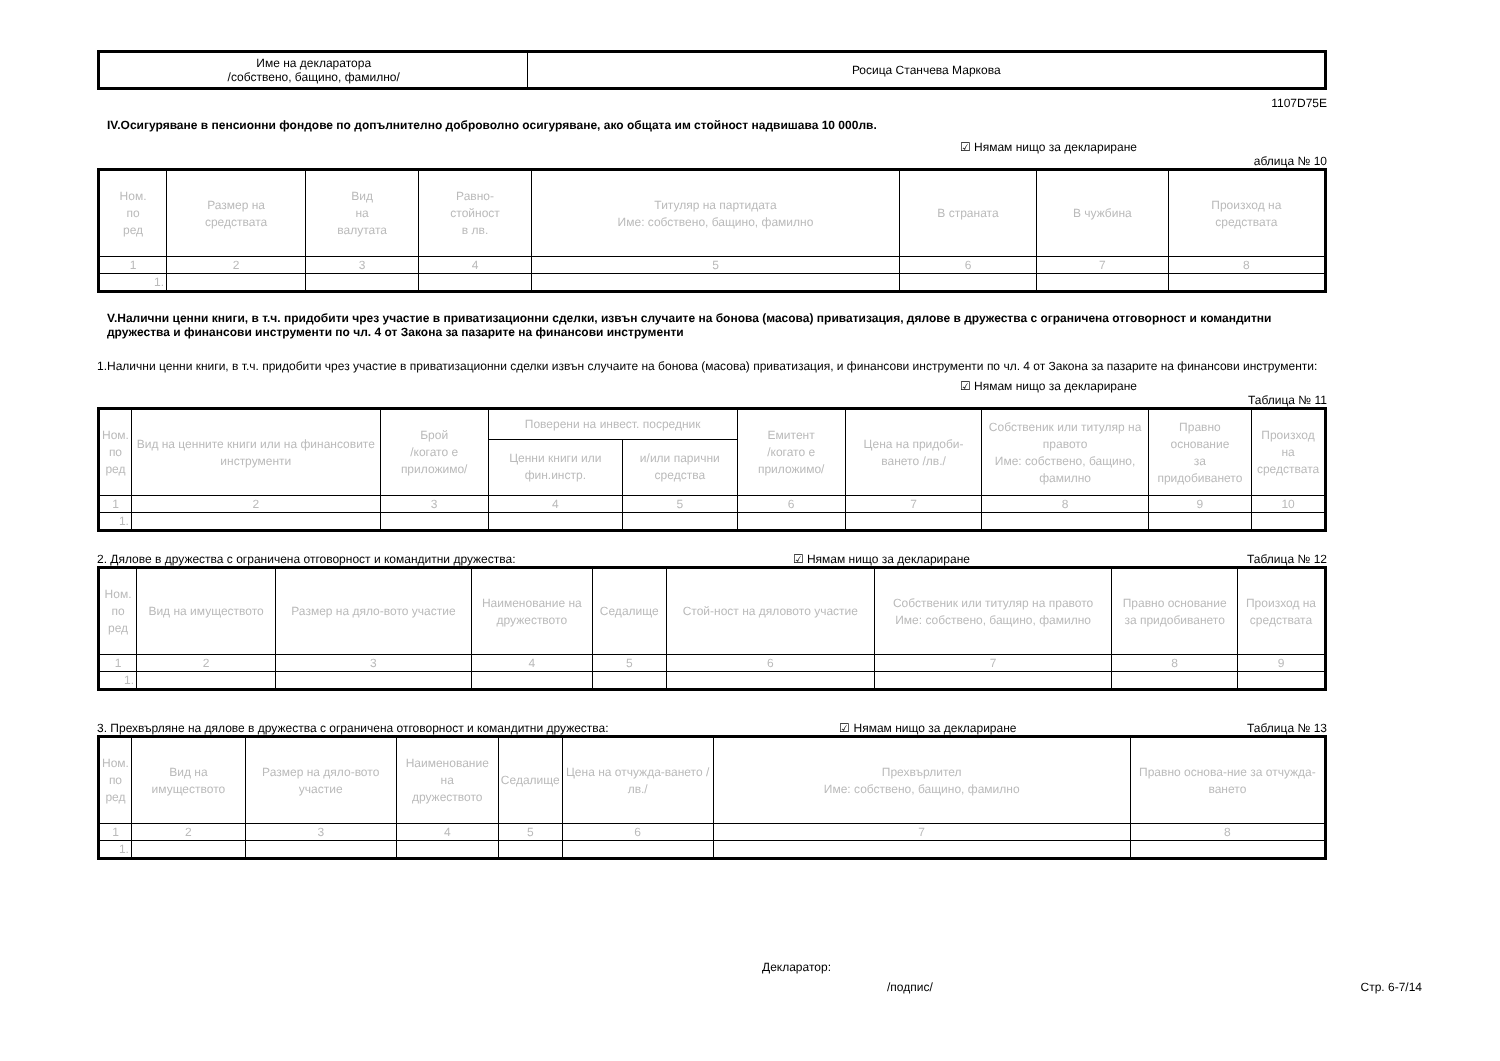| Име на декларатора /собствено, бащино, фамилно/ | Росица Станчева Маркова |
1107D75E
IV.Осигуряване в пенсионни фондове по допълнително доброволно осигуряване, ако общата им стойност надвишава 10 000лв.
☑ Нямам нищо за деклариране
аблица № 10
| Ном. по ред | Размер на средствата | Вид на валутата | Равно- стойност в лв. | Титуляр на партидата Име: собствено, бащино, фамилно | В страната | В чужбина | Произход на средствата |
| --- | --- | --- | --- | --- | --- | --- | --- |
| 1 | 2 | 3 | 4 | 5 | 6 | 7 | 8 |
| 1. | | | | | | | |
V.Налични ценни книги, в т.ч. придобити чрез участие в приватизационни сделки, извън случаите на бонова (масова) приватизация, дялове в дружества с ограничена отговорност и командитни дружества и финансови инструменти по чл. 4 от Закона за пазарите на финансови инструменти
1.Налични ценни книги, в т.ч. придобити чрез участие в приватизационни сделки извън случаите на бонова (масова) приватизация, и финансови инструменти по чл. 4 от Закона за пазарите на финансови инструменти:
☑ Нямам нищо за деклариране
Таблица № 11
| Ном. по ред | Вид на ценните книги или на финансовите инструменти | Брой /когато е приложимо/ | Поверени на инвест. посредник | | Емитент /когато е приложимо/ | Цена на придоби-ването /лв./ | Собственик или титуляр на правото Име: собствено, бащино, фамилно | Правно основание за придобиването | Произход на средствата |
| --- | --- | --- | --- | --- | --- | --- | --- | --- | --- |
| | | | Ценни книги или фин.инстр. | и/или парични средства | | | | | |
| 1 | 2 | 3 | 4 | 5 | 6 | 7 | 8 | 9 | 10 |
| 1. | | | | | | | | | |
2. Дялове в дружества с ограничена отговорност и командитни дружества: ☑ Нямам нищо за деклариране Таблица № 12
| Ном. по ред | Вид на имуществото | Размер на дяло-вото участие | Наименование на дружеството | Седалище | Стой-ност на дяловото участие | Собственик или титуляр на правото Име: собствено, бащино, фамилно | Правно основание за придобиването | Произход на средствата |
| --- | --- | --- | --- | --- | --- | --- | --- | --- |
| 1 | 2 | 3 | 4 | 5 | 6 | 7 | 8 | 9 |
| 1. | | | | | | | | |
3. Прехвърляне на дялове в дружества с ограничена отговорност и командитни дружества: ☑ Нямам нищо за деклариране Таблица № 13
| Ном. по ред | Вид на имуществото | Размер на дяло-вото участие | Наименование на дружеството | Седалище | Цена на отчужда-ването /лв./ | Прехвърлител Име: собствено, бащино, фамилно | Правно основа-ние за отчужда-ването |
| --- | --- | --- | --- | --- | --- | --- | --- |
| 1 | 2 | 3 | 4 | 5 | 6 | 7 | 8 |
| 1. | | | | | | | |
Декларатор:
/подпис/ Стр. 6-7/14